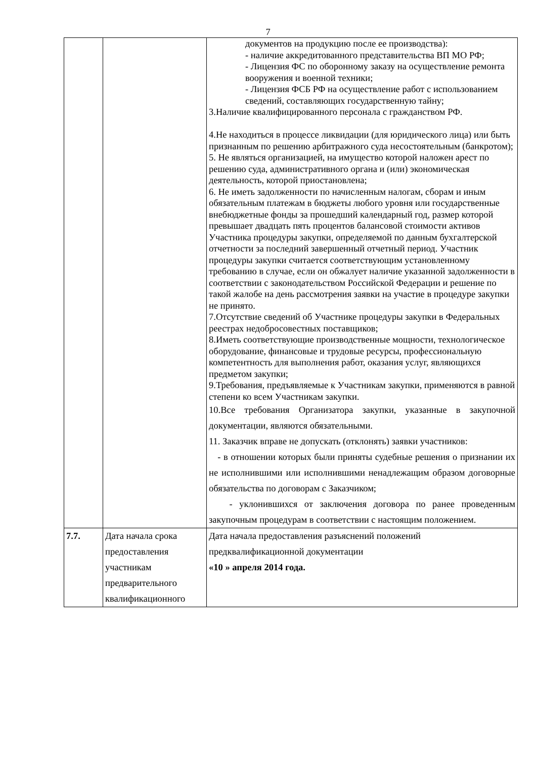7
| | | документов на продукцию после ее производства): - наличие аккредитованного представительства ВП МО РФ; - Лицензия ФС по оборонному заказу на осуществление ремонта вооружения и военной техники; - Лицензия ФСБ РФ на осуществление работ с использованием сведений, составляющих государственную тайну; 3.Наличие квалифицированного персонала с гражданством РФ. 4.Не находиться в процессе ликвидации (для юридического лица) или быть признанным по решению арбитражного суда несостоятельным (банкротом); 5. Не являться организацией, на имущество которой наложен арест по решению суда, административного органа и (или) экономическая деятельность, которой приостановлена; 6. Не иметь задолженности по начисленным налогам, сборам и иным обязательным платежам в бюджеты любого уровня или государственные внебюджетные фонды за прошедший календарный год, размер которой превышает двадцать пять процентов балансовой стоимости активов Участника процедуры закупки, определяемой по данным бухгалтерской отчетности за последний завершенный отчетный период. Участник процедуры закупки считается соответствующим установленному требованию в случае, если он обжалует наличие указанной задолженности в соответствии с законодательством Российской Федерации и решение по такой жалобе на день рассмотрения заявки на участие в процедуре закупки не принято. 7.Отсутствие сведений об Участнике процедуры закупки в Федеральных реестрах недобросовестных поставщиков; 8.Иметь соответствующие производственные мощности, технологическое оборудование, финансовые и трудовые ресурсы, профессиональную компетентность для выполнения работ, оказания услуг, являющихся предметом закупки; 9.Требования, предъявляемые к Участникам закупки, применяются в равной степени ко всем Участникам закупки. 10.Все требования Организатора закупки, указанные в закупочной документации, являются обязательными. 11. Заказчик вправе не допускать (отклонять) заявки участников: - в отношении которых были приняты судебные решения о признании их не исполнившими или исполнившими ненадлежащим образом договорные обязательства по договорам с Заказчиком; - уклонившихся от заключения договора по ранее проведенным закупочным процедурам в соответствии с настоящим положением. |
| 7.7. | Дата начала срока предоставления участникам предварительного квалификационного | Дата начала предоставления разъяснений положений предквалификационной документации «10 » апреля 2014 года. |